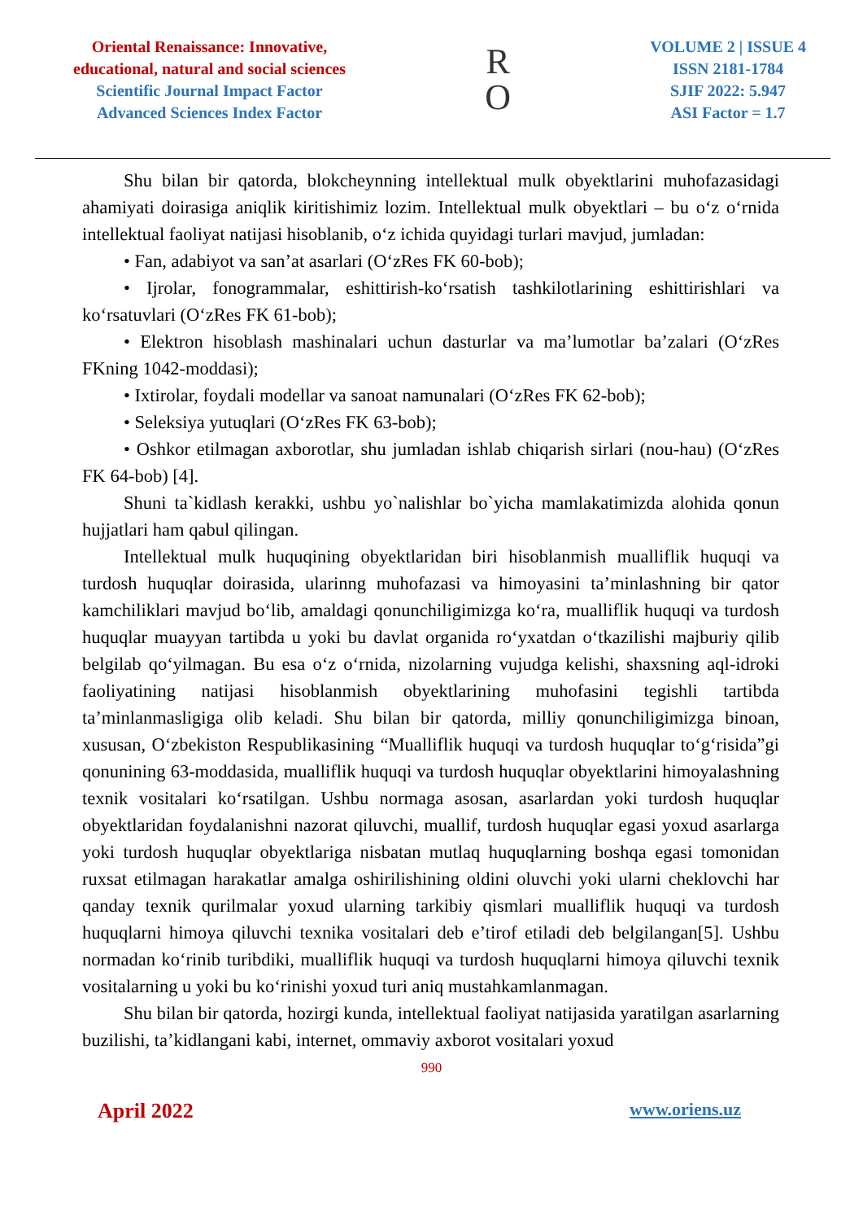Oriental Renaissance: Innovative,
educational, natural and social sciences
Scientific Journal Impact Factor
Advanced Sciences Index Factor
R
O
VOLUME 2 | ISSUE 4
ISSN 2181-1784
SJIF 2022: 5.947
ASI Factor = 1.7
Shu bilan bir qatorda, blokcheynning intellektual mulk obyektlarini muhofazasidagi ahamiyati doirasiga aniqlik kiritishimiz lozim. Intellektual mulk obyektlari – bu o‘z o‘rnida intellektual faoliyat natijasi hisoblanib, o‘z ichida quyidagi turlari mavjud, jumladan:
• Fan, adabiyot va san’at asarlari (O‘zRes FK 60-bob);
• Ijrolar, fonogrammalar, eshittirish-ko‘rsatish tashkilotlarining eshittirishlari va ko‘rsatuvlari (O‘zRes FK 61-bob);
• Elektron hisoblash mashinalari uchun dasturlar va ma’lumotlar ba’zalari (O‘zRes FKning 1042-moddasi);
• Ixtirolar, foydali modellar va sanoat namunalari (O‘zRes FK 62-bob);
• Seleksiya yutuqlari (O‘zRes FK 63-bob);
• Oshkor etilmagan axborotlar, shu jumladan ishlab chiqarish sirlari (nou-hau) (O‘zRes FK 64-bob) [4].
Shuni ta`kidlash kerakki, ushbu yo`nalishlar bo`yicha mamlakatimizda alohida qonun hujjatlari ham qabul qilingan.
Intellektual mulk huquqining obyektlaridan biri hisoblanmish mualliflik huquqi va turdosh huquqlar doirasida, ularinng muhofazasi va himoyasini ta’minlashning bir qator kamchiliklari mavjud bo‘lib, amaldagi qonunchiligimizga ko‘ra, mualliflik huquqi va turdosh huquqlar muayyan tartibda u yoki bu davlat organida ro‘yxatdan o‘tkazilishi majburiy qilib belgilab qo‘yilmagan. Bu esa o‘z o‘rnida, nizolarning vujudga kelishi, shaxsning aql-idroki faoliyatining natijasi hisoblanmish obyektlarining muhofasini tegishli tartibda ta’minlanmasligiga olib keladi. Shu bilan bir qatorda, milliy qonunchiligimizga binoan, xususan, O‘zbekiston Respublikasining “Mualliflik huquqi va turdosh huquqlar to‘g‘risida”gi qonunining 63-moddasida, mualliflik huquqi va turdosh huquqlar obyektlarini himoyalashning texnik vositalari ko‘rsatilgan. Ushbu normaga asosan, asarlardan yoki turdosh huquqlar obyektlaridan foydalanishni nazorat qiluvchi, muallif, turdosh huquqlar egasi yoxud asarlarga yoki turdosh huquqlar obyektlariga nisbatan mutlaq huquqlarning boshqa egasi tomonidan ruxsat etilmagan harakatlar amalga oshirilishining oldini oluvchi yoki ularni cheklovchi har qanday texnik qurilmalar yoxud ularning tarkibiy qismlari mualliflik huquqi va turdosh huquqlarni himoya qiluvchi texnika vositalari deb e’tirof etiladi deb belgilangan[5]. Ushbu normadan ko‘rinib turibdiki, mualliflik huquqi va turdosh huquqlarni himoya qiluvchi texnik vositalarning u yoki bu ko‘rinishi yoxud turi aniq mustahkamlanmagan.
Shu bilan bir qatorda, hozirgi kunda, intellektual faoliyat natijasida yaratilgan asarlarning buzilishi, ta’kidlangani kabi, internet, ommaviy axborot vositalari yoxud
990
April 2022 www.oriens.uz